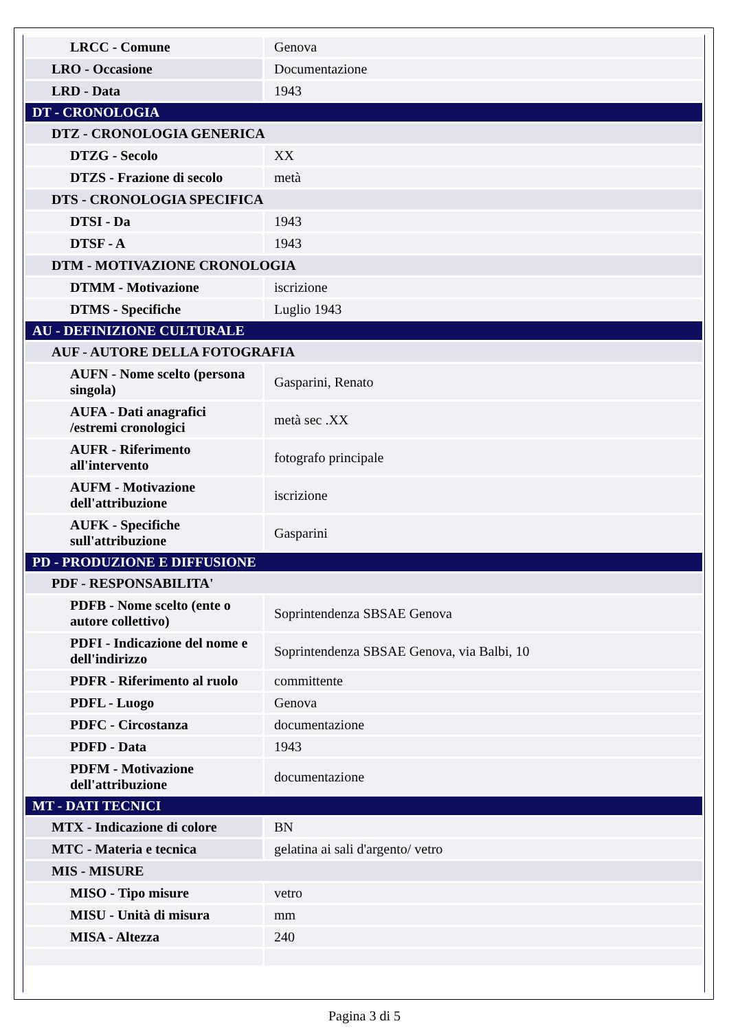| LRCC - Comune | Genova |
| LRO - Occasione | Documentazione |
| LRD - Data | 1943 |
| DT - CRONOLOGIA | |
| DTZ - CRONOLOGIA GENERICA | |
| DTZG - Secolo | XX |
| DTZS - Frazione di secolo | metà |
| DTS - CRONOLOGIA SPECIFICA | |
| DTSI - Da | 1943 |
| DTSF - A | 1943 |
| DTM - MOTIVAZIONE CRONOLOGIA | |
| DTMM - Motivazione | iscrizione |
| DTMS - Specifiche | Luglio 1943 |
| AU - DEFINIZIONE CULTURALE | |
| AUF - AUTORE DELLA FOTOGRAFIA | |
| AUFN - Nome scelto (persona singola) | Gasparini, Renato |
| AUFA - Dati anagrafici /estremi cronologici | metà sec .XX |
| AUFR - Riferimento all'intervento | fotografo principale |
| AUFM - Motivazione dell'attribuzione | iscrizione |
| AUFK - Specifiche sull'attribuzione | Gasparini |
| PD - PRODUZIONE E DIFFUSIONE | |
| PDF - RESPONSABILITA' | |
| PDFB - Nome scelto (ente o autore collettivo) | Soprintendenza SBSAE Genova |
| PDFI - Indicazione del nome e dell'indirizzo | Soprintendenza SBSAE Genova, via Balbi, 10 |
| PDFR - Riferimento al ruolo | committente |
| PDFL - Luogo | Genova |
| PDFC - Circostanza | documentazione |
| PDFD - Data | 1943 |
| PDFM - Motivazione dell'attribuzione | documentazione |
| MT - DATI TECNICI | |
| MTX - Indicazione di colore | BN |
| MTC - Materia e tecnica | gelatina ai sali d'argento/ vetro |
| MIS - MISURE | |
| MISO - Tipo misure | vetro |
| MISU - Unità di misura | mm |
| MISA - Altezza | 240 |
Pagina 3 di 5